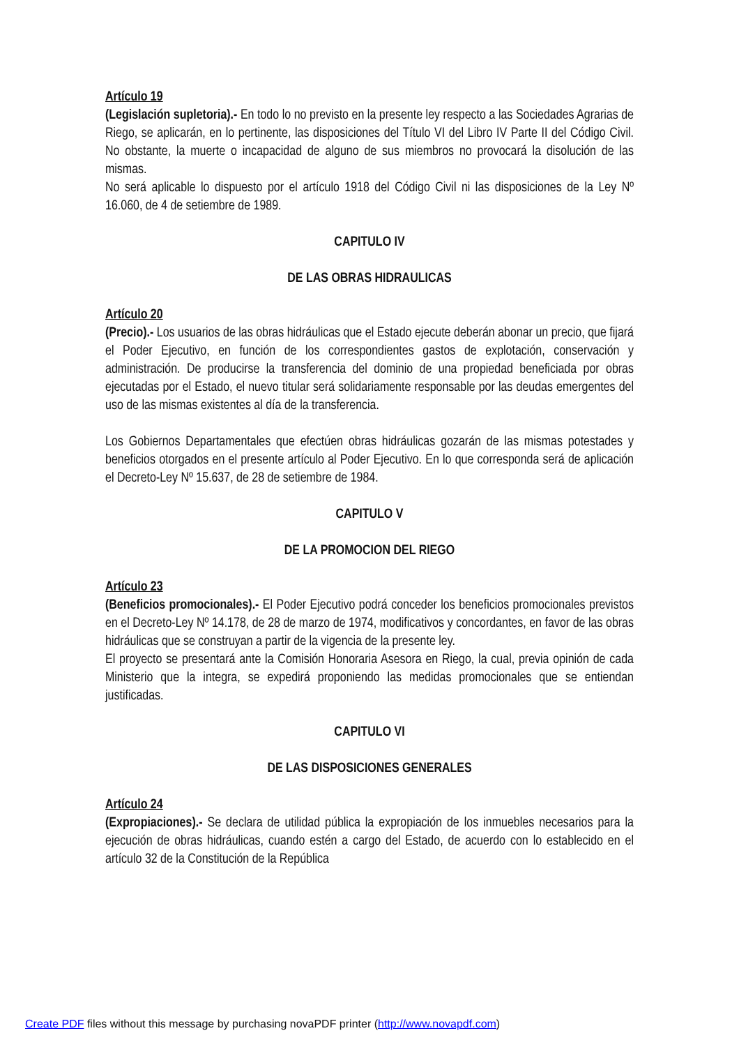Artículo 19
(Legislación supletoria).- En todo lo no previsto en la presente ley respecto a las Sociedades Agrarias de Riego, se aplicarán, en lo pertinente, las disposiciones del Título VI del Libro IV Parte II del Código Civil. No obstante, la muerte o incapacidad de alguno de sus miembros no provocará la disolución de las mismas.
No será aplicable lo dispuesto por el artículo 1918 del Código Civil ni las disposiciones de la Ley Nº 16.060, de 4 de setiembre de 1989.
CAPITULO IV
DE LAS OBRAS HIDRAULICAS
Artículo 20
(Precio).- Los usuarios de las obras hidráulicas que el Estado ejecute deberán abonar un precio, que fijará el Poder Ejecutivo, en función de los correspondientes gastos de explotación, conservación y administración. De producirse la transferencia del dominio de una propiedad beneficiada por obras ejecutadas por el Estado, el nuevo titular será solidariamente responsable por las deudas emergentes del uso de las mismas existentes al día de la transferencia.
Los Gobiernos Departamentales que efectúen obras hidráulicas gozarán de las mismas potestades y beneficios otorgados en el presente artículo al Poder Ejecutivo. En lo que corresponda será de aplicación el Decreto-Ley Nº 15.637, de 28 de setiembre de 1984.
CAPITULO V
DE LA PROMOCION DEL RIEGO
Artículo 23
(Beneficios promocionales).- El Poder Ejecutivo podrá conceder los beneficios promocionales previstos en el Decreto-Ley Nº 14.178, de 28 de marzo de 1974, modificativos y concordantes, en favor de las obras hidráulicas que se construyan a partir de la vigencia de la presente ley.
El proyecto se presentará ante la Comisión Honoraria Asesora en Riego, la cual, previa opinión de cada Ministerio que la integra, se expedirá proponiendo las medidas promocionales que se entiendan justificadas.
CAPITULO VI
DE LAS DISPOSICIONES GENERALES
Artículo 24
(Expropiaciones).- Se declara de utilidad pública la expropiación de los inmuebles necesarios para la ejecución de obras hidráulicas, cuando estén a cargo del Estado, de acuerdo con lo establecido en el artículo 32 de la Constitución de la República
Create PDF files without this message by purchasing novaPDF printer (http://www.novapdf.com)